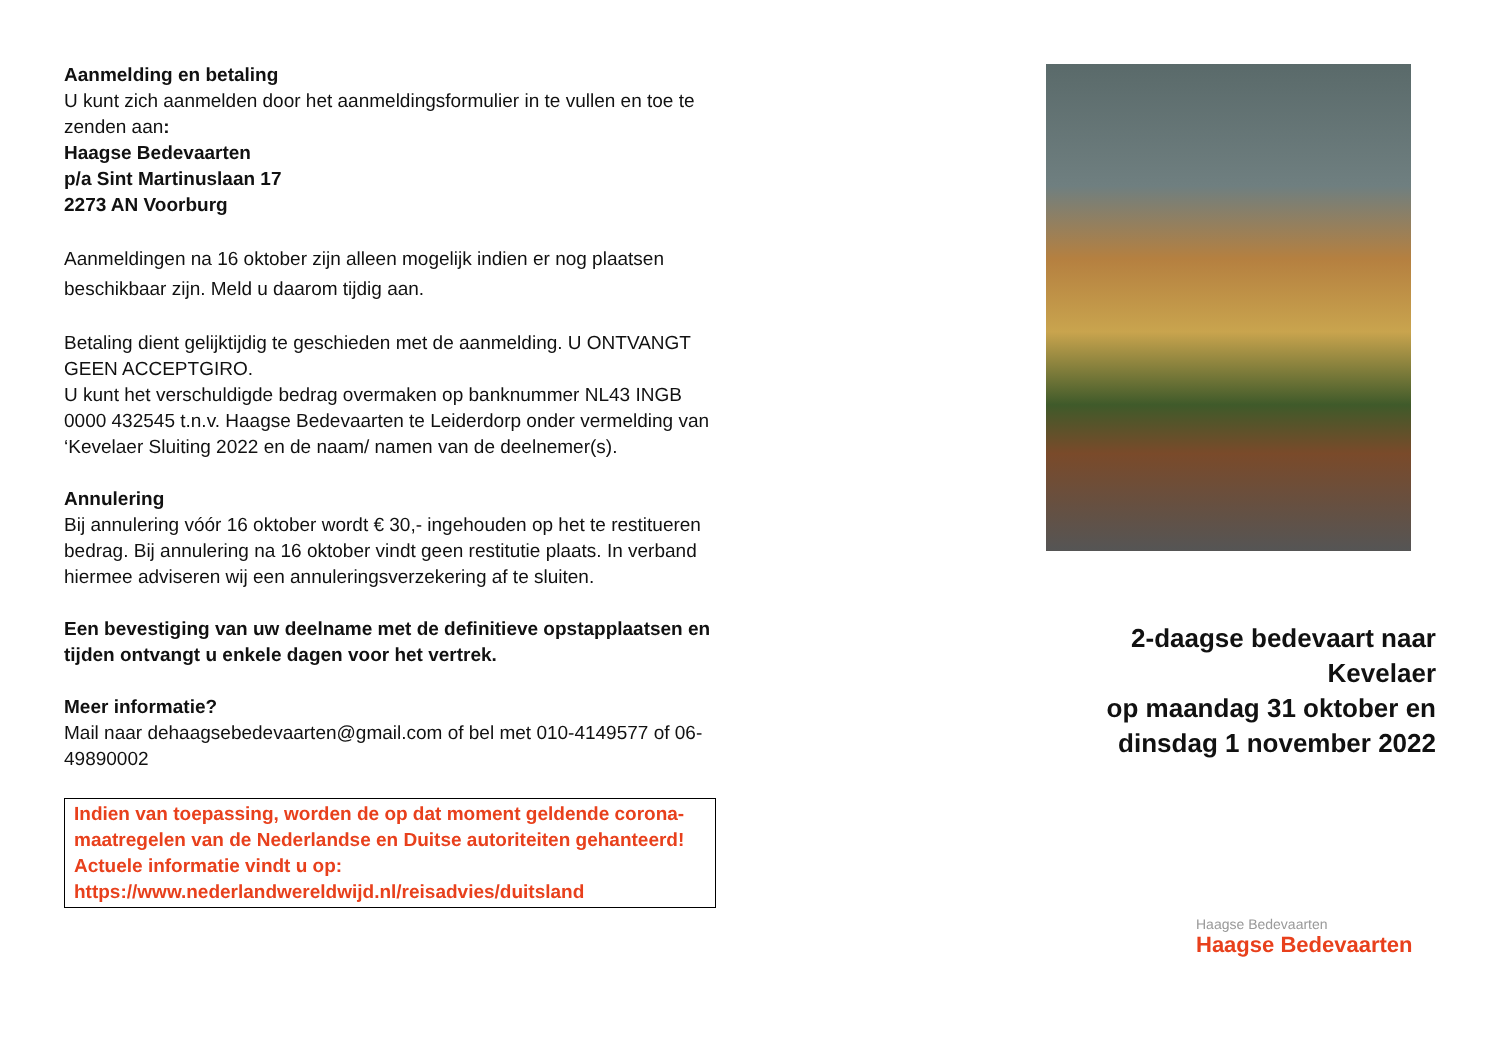Aanmelding en betaling
U kunt zich aanmelden door het aanmeldingsformulier in te vullen en toe te zenden aan:
Haagse Bedevaarten
p/a Sint Martinuslaan 17
2273 AN Voorburg
Aanmeldingen na 16 oktober zijn alleen mogelijk indien er nog plaatsen beschikbaar zijn. Meld u daarom tijdig aan.
Betaling dient gelijktijdig te geschieden met de aanmelding. U ONTVANGT GEEN ACCEPTGIRO.
U kunt het verschuldigde bedrag overmaken op banknummer NL43 INGB 0000 432545 t.n.v. Haagse Bedevaarten te Leiderdorp onder vermelding van ‘Kevelaer Sluiting 2022 en de naam/ namen van de deelnemer(s).
Annulering
Bij annulering vóór 16 oktober wordt € 30,- ingehouden op het te restitueren bedrag. Bij annulering na 16 oktober vindt geen restitutie plaats. In verband hiermee adviseren wij een annuleringsverzekering af te sluiten.
Een bevestiging van uw deelname met de definitieve opstapplaatsen en tijden ontvangt u enkele dagen voor het vertrek.
Meer informatie?
Mail naar dehaagsebedevaarten@gmail.com of bel met 010-4149577 of 06-49890002
Indien van toepassing, worden de op dat moment geldende corona-maatregelen van de Nederlandse en Duitse autoriteiten gehanteerd!
Actuele informatie vindt u op:
https://www.nederlandwereldwijd.nl/reisadvies/duitsland
2-daagse bedevaart naar Kevelaer
op maandag 31 oktober en
dinsdag 1 november 2022
Haagse Bedevaarten
Haagse Bedevaarten